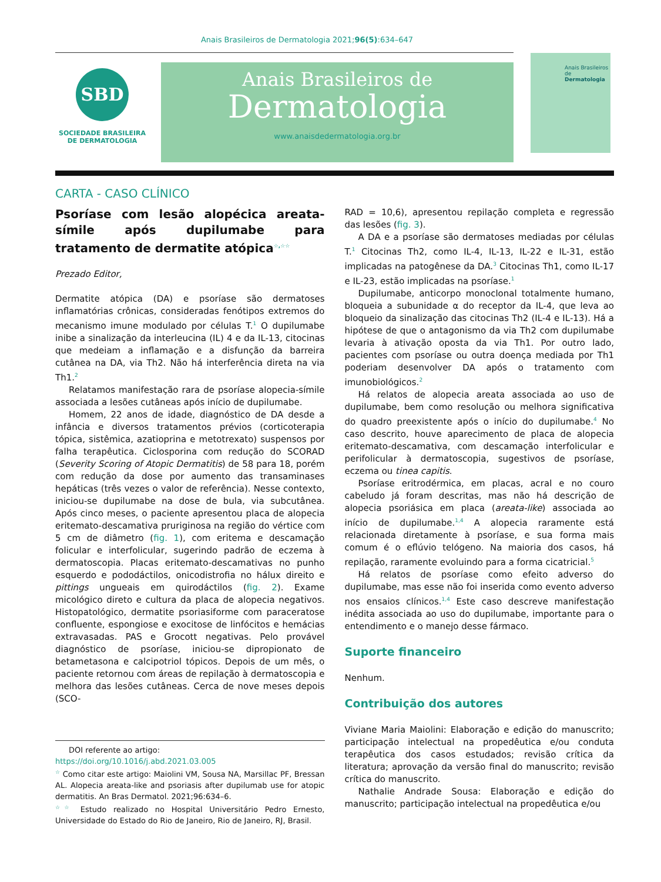Anais Brasileiros de Dermatologia 2021;96(5):634–647
SBD
SOCIEDADE BRASILEIRA
DE DERMATOLOGIA
Anais Brasileiros de
Dermatologia
www.anaisdedermatologia.org.br
Anais Brasileiros de
Dermatologia
CARTA - CASO CLÍNICO
Psoríase com lesão alopécica areata-símile após dupilumabe para tratamento de dermatite atópica<sup>☆,☆☆</sup>
Prezado Editor,
Dermatite atópica (DA) e psoríase são dermatoses inflamatórias crônicas, consideradas fenótipos extremos do mecanismo imune modulado por células T.<sup>1</sup> O dupilumabe inibe a sinalização da interleucina (IL) 4 e da IL-13, citocinas que medeiam a inflamação e a disfunção da barreira cutânea na DA, via Th2. Não há interferência direta na via Th1.<sup>2</sup>
Relatamos manifestação rara de psoríase alopecia-símile associada a lesões cutâneas após início de dupilumabe.
Homem, 22 anos de idade, diagnóstico de DA desde a infância e diversos tratamentos prévios (corticoterapia tópica, sistêmica, azatioprina e metotrexato) suspensos por falha terapêutica. Ciclosporina com redução do SCORAD (Severity Scoring of Atopic Dermatitis) de 58 para 18, porém com redução da dose por aumento das transaminases hepáticas (três vezes o valor de referência). Nesse contexto, iniciou-se dupilumabe na dose de bula, via subcutânea. Após cinco meses, o paciente apresentou placa de alopecia eritemato-descamativa pruriginosa na região do vértice com 5 cm de diâmetro (fig. 1), com eritema e descamação folicular e interfolicular, sugerindo padrão de eczema à dermatoscopia. Placas eritemato-descamativas no punho esquerdo e pododáctilos, onicodistrofia no hálux direito e pittings ungueais em quirodáctilos (fig. 2). Exame micológico direto e cultura da placa de alopecia negativos. Histopatológico, dermatite psoriasiforme com paraceratose confluente, espongiose e exocitose de linfócitos e hemácias extravasadas. PAS e Grocott negativas. Pelo provável diagnóstico de psoríase, iniciou-se dipropionato de betametasona e calcipotriol tópicos. Depois de um mês, o paciente retornou com áreas de repilação à dermatoscopia e melhora das lesões cutâneas. Cerca de nove meses depois (SCO-
DOI referente ao artigo:
https://doi.org/10.1016/j.abd.2021.03.005
<sup>☆</sup> Como citar este artigo: Maiolini VM, Sousa NA, Marsillac PF, Bressan AL. Alopecia areata-like and psoriasis after dupilumab use for atopic dermatitis. An Bras Dermatol. 2021;96:634–6.
<sup>☆☆</sup> Estudo realizado no Hospital Universitário Pedro Ernesto, Universidade do Estado do Rio de Janeiro, Rio de Janeiro, RJ, Brasil.
RAD = 10,6), apresentou repilação completa e regressão das lesões (fig. 3).
A DA e a psoríase são dermatoses mediadas por células T.<sup>1</sup> Citocinas Th2, como IL-4, IL-13, IL-22 e IL-31, estão implicadas na patogênese da DA.<sup>3</sup> Citocinas Th1, como IL-17 e IL-23, estão implicadas na psoríase.<sup>1</sup>
Dupilumabe, anticorpo monoclonal totalmente humano, bloqueia a subunidade α do receptor da IL-4, que leva ao bloqueio da sinalização das citocinas Th2 (IL-4 e IL-13). Há a hipótese de que o antagonismo da via Th2 com dupilumabe levaria à ativação oposta da via Th1. Por outro lado, pacientes com psoríase ou outra doença mediada por Th1 poderiam desenvolver DA após o tratamento com imunobiológicos.<sup>2</sup>
Há relatos de alopecia areata associada ao uso de dupilumabe, bem como resolução ou melhora significativa do quadro preexistente após o início do dupilumabe.<sup>4</sup> No caso descrito, houve aparecimento de placa de alopecia eritemato-descamativa, com descamação interfolicular e perifolicular à dermatoscopia, sugestivos de psoríase, eczema ou tinea capitis.
Psoríase eritrodérmica, em placas, acral e no couro cabeludo já foram descritas, mas não há descrição de alopecia psoriásica em placa (areata-like) associada ao início de dupilumabe.<sup>1,4</sup> A alopecia raramente está relacionada diretamente à psoríase, e sua forma mais comum é o eflúvio telógeno. Na maioria dos casos, há repilação, raramente evoluindo para a forma cicatricial.<sup>5</sup>
Há relatos de psoríase como efeito adverso do dupilumabe, mas esse não foi inserida como evento adverso nos ensaios clínicos.<sup>1,4</sup> Este caso descreve manifestação inédita associada ao uso do dupilumabe, importante para o entendimento e o manejo desse fármaco.
Suporte financeiro
Nenhum.
Contribuição dos autores
Viviane Maria Maiolini: Elaboração e edição do manuscrito; participação intelectual na propedêutica e/ou conduta terapêutica dos casos estudados; revisão crítica da literatura; aprovação da versão final do manuscrito; revisão crítica do manuscrito.
Nathalie Andrade Sousa: Elaboração e edição do manuscrito; participação intelectual na propedêutica e/ou